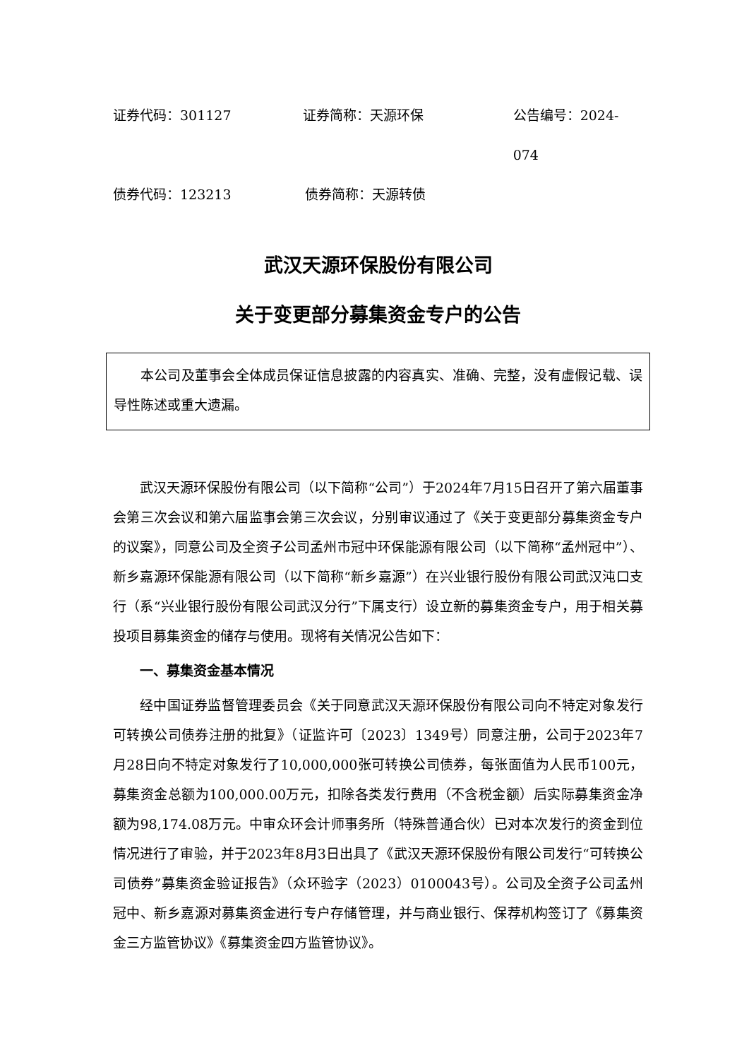证券代码：301127 证券简称：天源环保 公告编号：2024-074
债券代码：123213 债券简称：天源转债
武汉天源环保股份有限公司
关于变更部分募集资金专户的公告
本公司及董事会全体成员保证信息披露的内容真实、准确、完整，没有虚假记载、误导性陈述或重大遗漏。
武汉天源环保股份有限公司（以下简称“公司”）于2024年7月15日召开了第六届董事会第三次会议和第六届监事会第三次会议，分别审议通过了《关于变更部分募集资金专户的议案》，同意公司及全资子公司孟州市冠中环保能源有限公司（以下简称“孟州冠中”）、新乡嘉源环保能源有限公司（以下简称“新乡嘉源”）在兴业银行股份有限公司武汉沌口支行（系“兴业银行股份有限公司武汉分行”下属支行）设立新的募集资金专户，用于相关募投项目募集资金的储存与使用。现将有关情况公告如下：
一、募集资金基本情况
经中国证券监督管理委员会《关于同意武汉天源环保股份有限公司向不特定对象发行可转换公司债券注册的批复》（证监许可〔2023〕1349号）同意注册，公司于2023年7月28日向不特定对象发行了10,000,000张可转换公司债券，每张面值为人民币100元，募集资金总额为100,000.00万元，扣除各类发行费用（不含税金额）后实际募集资金净额为98,174.08万元。中审众环会计师事务所（特殊普通合伙）已对本次发行的资金到位情况进行了审验，并于2023年8月3日出具了《武汉天源环保股份有限公司发行“可转换公司债券”募集资金验证报告》（众环验字（2023）0100043号）。公司及全资子公司孟州冠中、新乡嘉源对募集资金进行专户存储管理，并与商业银行、保荐机构签订了《募集资金三方监管协议》《募集资金四方监管协议》。